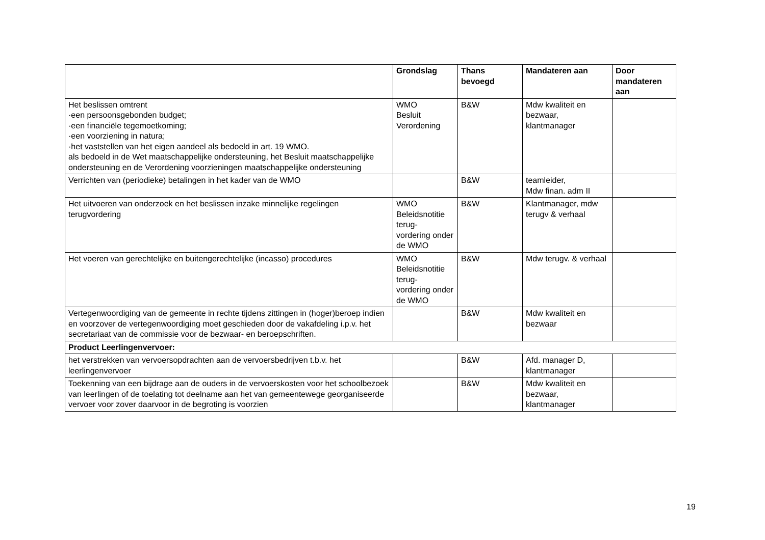| | Grondslag | Thans bevoegd | Mandateren aan | Door mandateren aan |
| --- | --- | --- | --- | --- |
| Het beslissen omtrent ·een persoonsgebonden budget; ·een financiële tegemoetkoming; ·een voorziening in natura; ·het vaststellen van het eigen aandeel als bedoeld in art. 19 WMO. als bedoeld in de Wet maatschappelijke ondersteuning, het Besluit maatschappelijke ondersteuning en de Verordening voorzieningen maatschappelijke ondersteuning | WMO Besluit Verordening | B&W | Mdw kwaliteit en bezwaar, klantmanager | |
| Verrichten van (periodieke) betalingen in het kader van de WMO | | B&W | teamleider, Mdw finan. adm II | |
| Het uitvoeren van onderzoek en het beslissen inzake minnelijke regelingen terugvordering | WMO Beleidsnotitie terug- vordering onder de WMO | B&W | Klantmanager, mdw terugv & verhaal | |
| Het voeren van gerechtelijke en buitengerechtelijke (incasso) procedures | WMO Beleidsnotitie terug- vordering onder de WMO | B&W | Mdw terugv. & verhaal | |
| Vertegenwoordiging van de gemeente in rechte tijdens zittingen in (hoger)beroep indien en voorzover de vertegenwoordiging moet geschieden door de vakafdeling i.p.v. het secretariaat van de commissie voor de bezwaar- en beroepschriften. | | B&W | Mdw kwaliteit en bezwaar | |
| Product Leerlingenvervoer: | | | | |
| het verstrekken van vervoersopdrachten aan de vervoersbedrijven t.b.v. het leerlingenvervoer | | B&W | Afd. manager D, klantmanager | |
| Toekenning van een bijdrage aan de ouders in de vervoerskosten voor het schoolbezoek van leerlingen of de toelating tot deelname aan het van gemeentewege georganiseerde vervoer voor zover daarvoor in de begroting is voorzien | | B&W | Mdw kwaliteit en bezwaar, klantmanager | |
19